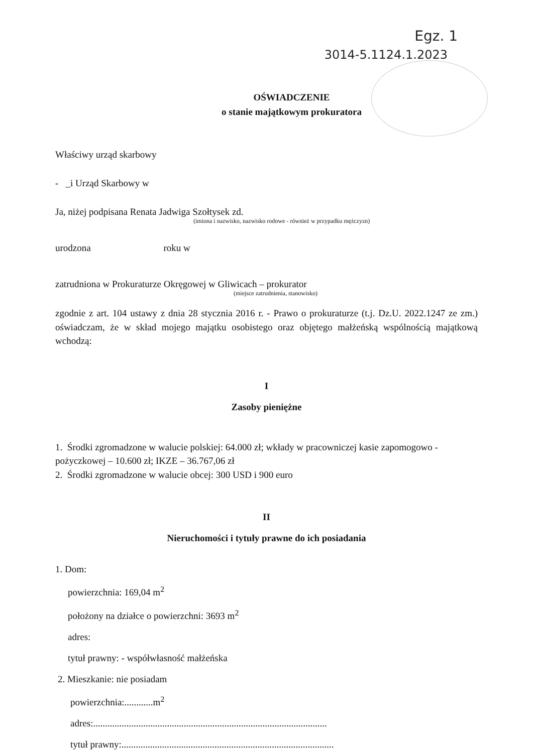Egz. 1
3014-5.1124.1.2023
OŚWIADCZENIE
o stanie majątkowym prokuratora
Właściwy urząd skarbowy
- _i Urząd Skarbowy w
Ja, niżej podpisana Renata Jadwiga Szołtysek zd.
(imiona i nazwisko, nazwisko rodowe - również w przypadku mężczyzn)
urodzona roku w
zatrudniona w Prokuraturze Okręgowej w Gliwicach – prokurator
(miejsce zatrudnienia, stanowisko)
zgodnie z art. 104 ustawy z dnia 28 stycznia 2016 r. - Prawo o prokuraturze (t.j. Dz.U. 2022.1247 ze zm.) oświadczam, że w skład mojego majątku osobistego oraz objętego małżeńską wspólnością majątkową wchodzą:
I
Zasoby pieniężne
1. Środki zgromadzone w walucie polskiej: 64.000 zł; wkłady w pracowniczej kasie zapomogowo - pożyczkowej – 10.600 zł; IKZE – 36.767,06 zł
2. Środki zgromadzone w walucie obcej: 300 USD i 900 euro
II
Nieruchomości i tytuły prawne do ich posiadania
1. Dom:
powierzchnia: 169,04 m<sup>2</sup>
położony na działce o powierzchni: 3693 m<sup>2</sup>
adres:
tytuł prawny: - współwłasność małżeńska
2. Mieszkanie: nie posiadam
powierzchnia:............m<sup>2</sup>
adres:..................................................................................................
tytuł prawny:.........................................................................................